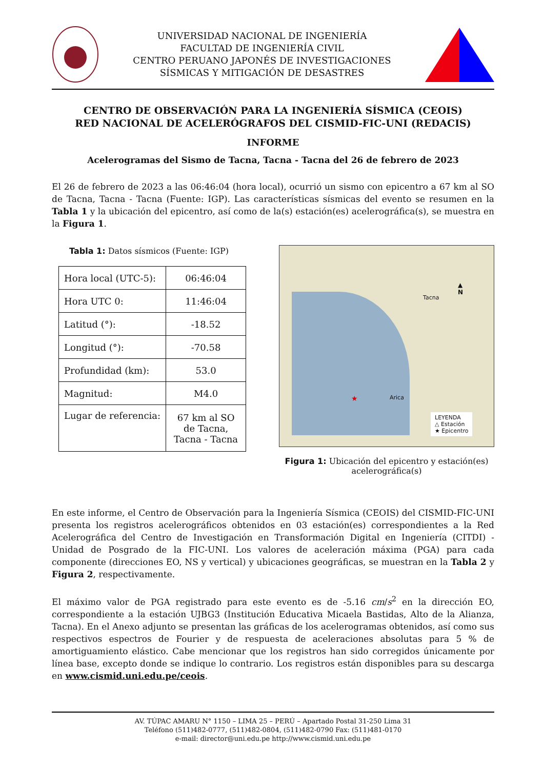UNIVERSIDAD NACIONAL DE INGENIERÍA
FACULTAD DE INGENIERÍA CIVIL
CENTRO PERUANO JAPONÉS DE INVESTIGACIONES
SÍSMICAS Y MITIGACIÓN DE DESASTRES
CENTRO DE OBSERVACIÓN PARA LA INGENIERÍA SÍSMICA (CEOIS)
RED NACIONAL DE ACELERÓGRAFOS DEL CISMID-FIC-UNI (REDACIS)
INFORME
Acelerogramas del Sismo de Tacna, Tacna - Tacna del 26 de febrero de 2023
El 26 de febrero de 2023 a las 06:46:04 (hora local), ocurrió un sismo con epicentro a 67 km al SO de Tacna, Tacna - Tacna (Fuente: IGP). Las características sísmicas del evento se resumen en la Tabla 1 y la ubicación del epicentro, así como de la(s) estación(es) acelerográfica(s), se muestra en la Figura 1.
Tabla 1: Datos sísmicos (Fuente: IGP)
| Hora local (UTC-5): | 06:46:04 |
| Hora UTC 0: | 11:46:04 |
| Latitud (°): | -18.52 |
| Longitud (°): | -70.58 |
| Profundidad (km): | 53.0 |
| Magnitud: | M4.0 |
| Lugar de referencia: | 67 km al SO de Tacna, Tacna - Tacna |
Tacna
Arica
▲
N
★
LEYENDA
△ Estación
★ Epicentro
Figura 1: Ubicación del epicentro y estación(es)
acelerográfica(s)
En este informe, el Centro de Observación para la Ingeniería Sísmica (CEOIS) del CISMID-FIC-UNI presenta los registros acelerográficos obtenidos en 03 estación(es) correspondientes a la Red Acelerográfica del Centro de Investigación en Transformación Digital en Ingeniería (CITDI) - Unidad de Posgrado de la FIC-UNI. Los valores de aceleración máxima (PGA) para cada componente (direcciones EO, NS y vertical) y ubicaciones geográficas, se muestran en la Tabla 2 y Figura 2, respectivamente.
El máximo valor de PGA registrado para este evento es de -5.16 cm/s<sup>2</sup> en la dirección EO, correspondiente a la estación UJBG3 (Institución Educativa Micaela Bastidas, Alto de la Alianza, Tacna). En el Anexo adjunto se presentan las gráficas de los acelerogramas obtenidos, así como sus respectivos espectros de Fourier y de respuesta de aceleraciones absolutas para 5 % de amortiguamiento elástico. Cabe mencionar que los registros han sido corregidos únicamente por línea base, excepto donde se indique lo contrario. Los registros están disponibles para su descarga en www.cismid.uni.edu.pe/ceois.
AV. TÚPAC AMARU N° 1150 – LIMA 25 – PERÚ – Apartado Postal 31-250 Lima 31
Teléfono (511)482-0777, (511)482-0804, (511)482-0790 Fax: (511)481-0170
e-mail: director@uni.edu.pe http://www.cismid.uni.edu.pe